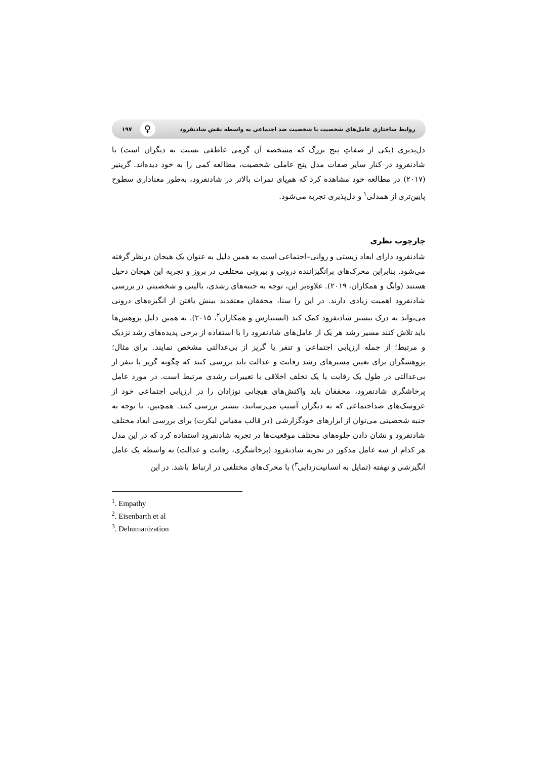روابط ساختاری عامل‌های شخصیت با شخصیت ضد اجتماعی به واسطه نقش شادنفرود ♀ ۱۹۷
دل‌پذیری (یکی از صفاتِ پنج بزرگ که مشخصه آن گرمی عاطفی نسبت به دیگران است) با شادنفرود در کنار سایر صفات مدل پنج عاملی شخصیت، مطالعه کمی را به خود دیده‌اند. گرینیر (۲۰۱۷) در مطالعه خود مشاهده کرد که هم‌پای نمرات بالاتر در شادنفرود، به‌طور معناداری سطوح پایین‌تری از همدلی<sup>۱</sup> و دل‌پذیری تجربه می‌شود.
چارچوب نظری
شادنفرود دارای ابعاد زیستی و روانی–اجتماعی است به همین دلیل به عنوان یک هیجان درنظر گرفته می‌شود. بنابراین محرک‌های برانگیزاننده درونی و بیرونی مختلفی در بروز و تجربه این هیجان دخیل هستند (وانگ و همکاران، ۲۰۱۹). علاوه‌بر این، توجه به جنبه‌های رشدی، بالینی و شخصیتی در بررسی شادنفرود اهمیت زیادی دارند. در این را ستا، محققان معتقدند بینش یافتن از انگیزه‌های درونی می‌تواند به درک بیشتر شادنفرود کمک کند (ایسنبارس و همکاران<sup>۲</sup>، ۲۰۱۵). به همین دلیل پژوهش‌ها باید تلاش کنند مسیر رشد هر یک از عامل‌های شادنفرود را با استفاده از برخی پدیده‌های رشد نزدیک و مرتبط؛ از جمله ارزیابی اجتماعی و تنفر یا گریز از بی‌عدالتی مشخص نمایند. برای مثال؛ پژوهشگران برای تعیین مسیرهای رشد رقابت و عدالت باید بررسی کنند که چگونه گریز یا تنفر از بی‌عدالتی در طول یک رقابت یا یک تخلف اخلاقی با تغییرات رشدی مرتبط است. در مورد عامل پرخاشگری شادنفرود، محققان باید واکنش‌های هیجانی نوزادان را در ارزیابی اجتماعی خود از عروسک‌های ضداجتماعی که به دیگران آسیب می‌رسانند، بیشتر بررسی کنند. همچنین، با توجه به جنبه شخصیتی می‌توان از ابزارهای خودگزارشی (در قالب مقیاس لیکرت) برای بررسی ابعاد مختلف شادنفرود و نشان دادن جلوه‌های مختلف موقعیت‌ها در تجربه شادنفرود استفاده کرد که در این مدل هر کدام از سه عامل مذکور در تجربه شادنفرود (پرخاشگری، رقابت و عدالت) به واسطه یک عامل انگیزشی و نهفته (تمایل به انسانیت‌زدایی<sup>۳</sup>) با محرک‌های مختلفی در ارتباط باشد. در این
<sup>1</sup>. Empathy
<sup>2</sup>. Eisenbarth et al
<sup>3</sup>. Dehumanization